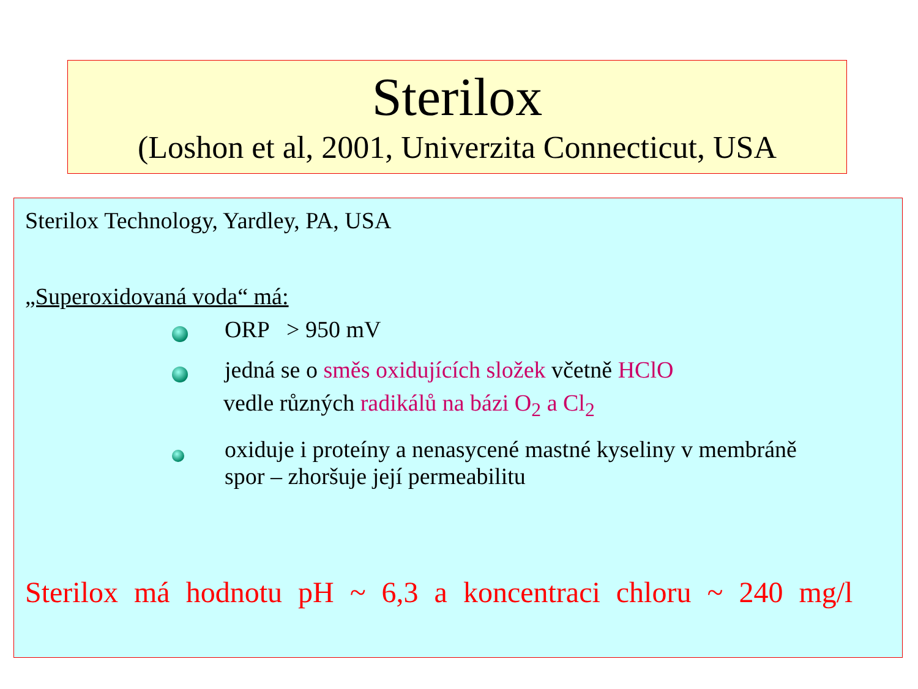Sterilox
(Loshon et al, 2001, Univerzita Connecticut, USA
Sterilox Technology, Yardley, PA, USA
„Superoxidovaná voda“ má:
ORP > 950 mV
jedná se o směs oxidujících složek včetně HClO
vedle různých radikálů na bázi O<sub>2</sub> a Cl<sub>2</sub>
oxiduje i proteíny a nenasycené mastné kyseliny v membráně
spor – zhoršuje její permeabilitu
Sterilox má hodnotu pH ~ 6,3 a koncentraci chloru ~ 240 mg/l